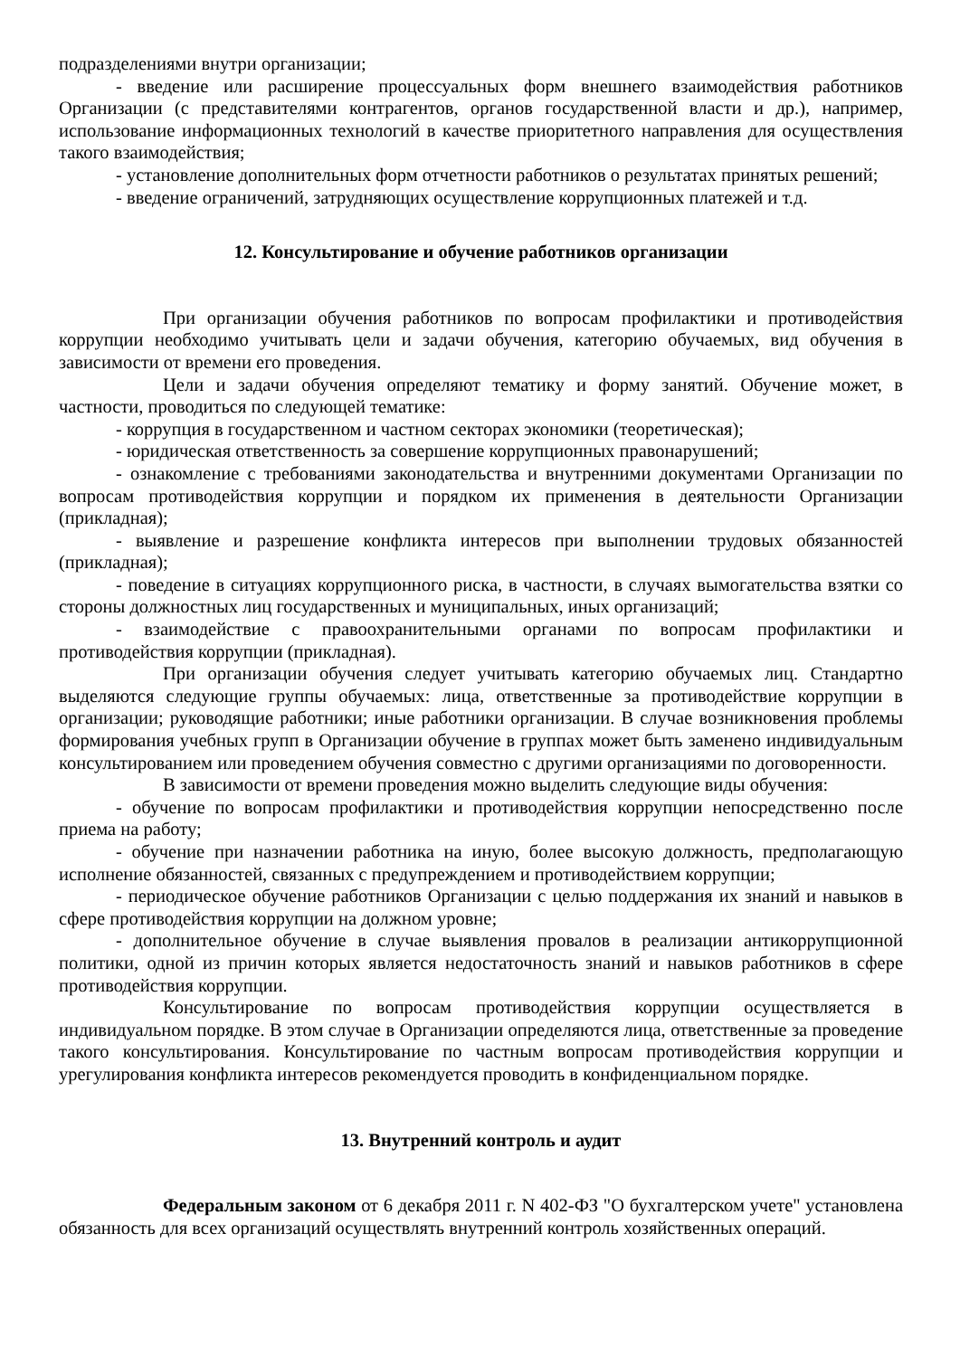подразделениями внутри организации;
- введение или расширение процессуальных форм внешнего взаимодействия работников Организации (с представителями контрагентов, органов государственной власти и др.), например, использование информационных технологий в качестве приоритетного направления для осуществления такого взаимодействия;
- установление дополнительных форм отчетности работников о результатах принятых решений;
- введение ограничений, затрудняющих осуществление коррупционных платежей и т.д.
12. Консультирование и обучение работников организации
При организации обучения работников по вопросам профилактики и противодействия коррупции необходимо учитывать цели и задачи обучения, категорию обучаемых, вид обучения в зависимости от времени его проведения.
Цели и задачи обучения определяют тематику и форму занятий. Обучение может, в частности, проводиться по следующей тематике:
- коррупция в государственном и частном секторах экономики (теоретическая);
- юридическая ответственность за совершение коррупционных правонарушений;
- ознакомление с требованиями законодательства и внутренними документами Организации по вопросам противодействия коррупции и порядком их применения в деятельности Организации (прикладная);
- выявление и разрешение конфликта интересов при выполнении трудовых обязанностей (прикладная);
- поведение в ситуациях коррупционного риска, в частности, в случаях вымогательства взятки со стороны должностных лиц государственных и муниципальных, иных организаций;
- взаимодействие с правоохранительными органами по вопросам профилактики и противодействия коррупции (прикладная).
При организации обучения следует учитывать категорию обучаемых лиц. Стандартно выделяются следующие группы обучаемых: лица, ответственные за противодействие коррупции в организации; руководящие работники; иные работники организации. В случае возникновения проблемы формирования учебных групп в Организации обучение в группах может быть заменено индивидуальным консультированием или проведением обучения совместно с другими организациями по договоренности.
В зависимости от времени проведения можно выделить следующие виды обучения:
- обучение по вопросам профилактики и противодействия коррупции непосредственно после приема на работу;
- обучение при назначении работника на иную, более высокую должность, предполагающую исполнение обязанностей, связанных с предупреждением и противодействием коррупции;
- периодическое обучение работников Организации с целью поддержания их знаний и навыков в сфере противодействия коррупции на должном уровне;
- дополнительное обучение в случае выявления провалов в реализации антикоррупционной политики, одной из причин которых является недостаточность знаний и навыков работников в сфере противодействия коррупции.
Консультирование по вопросам противодействия коррупции осуществляется в индивидуальном порядке. В этом случае в Организации определяются лица, ответственные за проведение такого консультирования. Консультирование по частным вопросам противодействия коррупции и урегулирования конфликта интересов рекомендуется проводить в конфиденциальном порядке.
13. Внутренний контроль и аудит
Федеральным законом от 6 декабря 2011 г. N 402-ФЗ "О бухгалтерском учете" установлена обязанность для всех организаций осуществлять внутренний контроль хозяйственных операций.